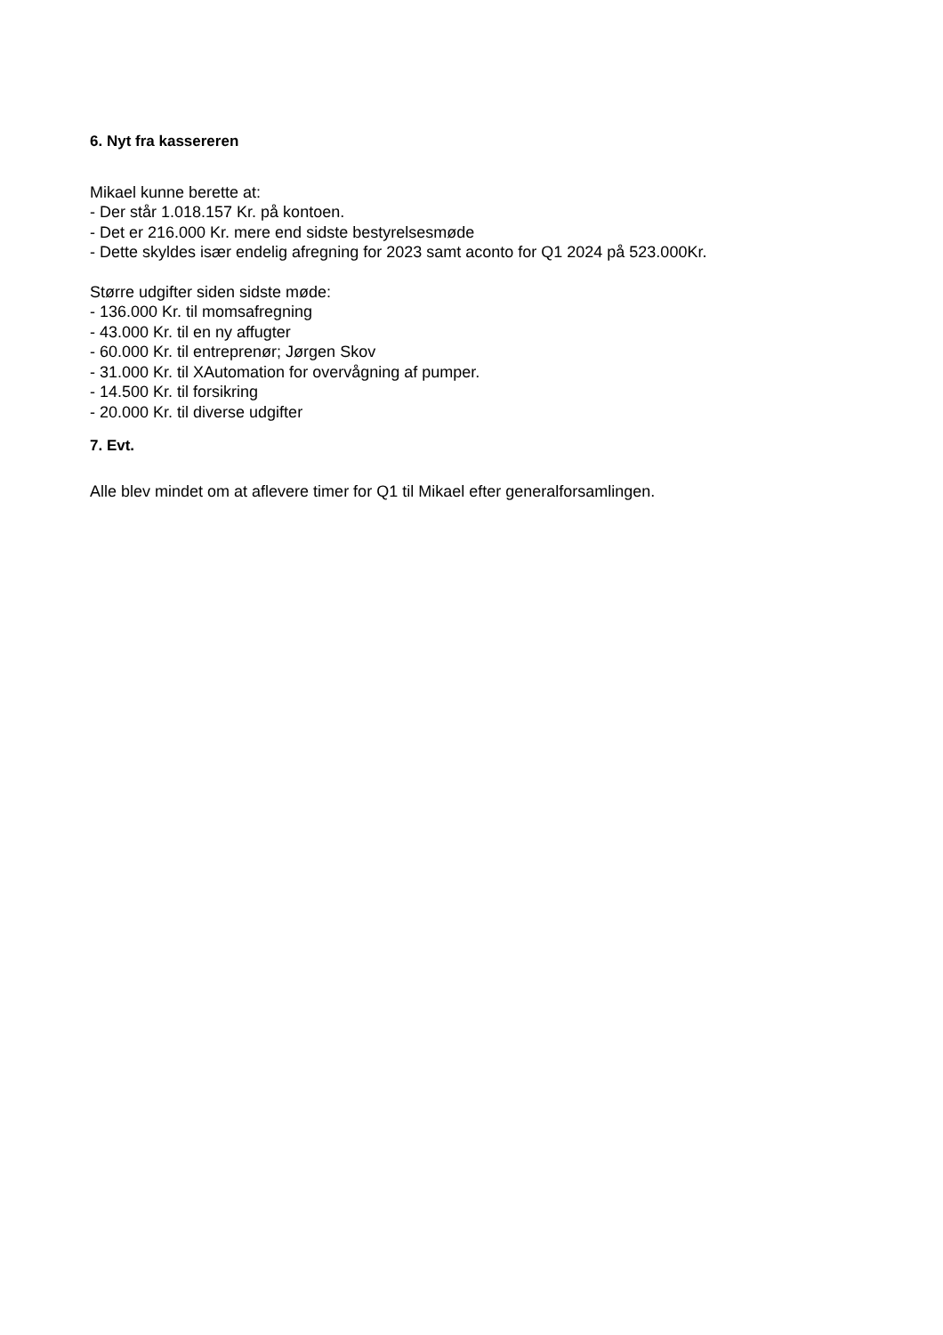6. Nyt fra kassereren
Mikael kunne berette at:
- Der står 1.018.157 Kr. på kontoen.
- Det er 216.000 Kr. mere end sidste bestyrelsesmøde
- Dette skyldes især endelig afregning for 2023 samt aconto for Q1 2024 på 523.000Kr.
Større udgifter siden sidste møde:
- 136.000 Kr. til momsafregning
- 43.000 Kr. til en ny affugter
- 60.000 Kr. til entreprenør; Jørgen Skov
- 31.000 Kr. til XAutomation for overvågning af pumper.
- 14.500 Kr. til forsikring
- 20.000 Kr. til diverse udgifter
7. Evt.
Alle blev mindet om at aflevere timer for Q1 til Mikael efter generalforsamlingen.